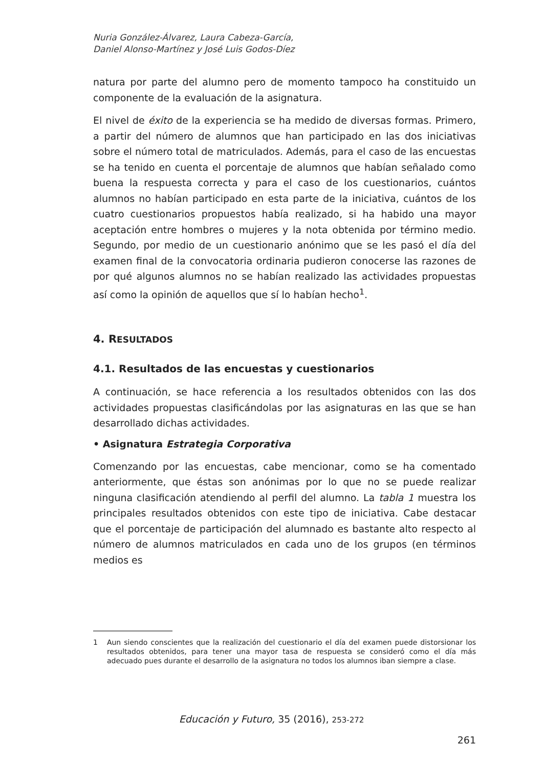Nuria González-Álvarez, Laura Cabeza-García,
Daniel Alonso-Martínez y José Luis Godos-Díez
natura por parte del alumno pero de momento tampoco ha constituido un componente de la evaluación de la asignatura.
El nivel de éxito de la experiencia se ha medido de diversas formas. Primero, a partir del número de alumnos que han participado en las dos iniciativas sobre el número total de matriculados. Además, para el caso de las encuestas se ha tenido en cuenta el porcentaje de alumnos que habían señalado como buena la respuesta correcta y para el caso de los cuestionarios, cuántos alumnos no habían participado en esta parte de la iniciativa, cuántos de los cuatro cuestionarios propuestos había realizado, si ha habido una mayor aceptación entre hombres o mujeres y la nota obtenida por término medio. Segundo, por medio de un cuestionario anónimo que se les pasó el día del examen final de la convocatoria ordinaria pudieron conocerse las razones de por qué algunos alumnos no se habían realizado las actividades propuestas así como la opinión de aquellos que sí lo habían hecho<sup>1</sup>.
4. RESULTADOS
4.1. Resultados de las encuestas y cuestionarios
A continuación, se hace referencia a los resultados obtenidos con las dos actividades propuestas clasificándolas por las asignaturas en las que se han desarrollado dichas actividades.
• Asignatura Estrategia Corporativa
Comenzando por las encuestas, cabe mencionar, como se ha comentado anteriormente, que éstas son anónimas por lo que no se puede realizar ninguna clasificación atendiendo al perfil del alumno. La tabla 1 muestra los principales resultados obtenidos con este tipo de iniciativa. Cabe destacar que el porcentaje de participación del alumnado es bastante alto respecto al número de alumnos matriculados en cada uno de los grupos (en términos medios es
1 Aun siendo conscientes que la realización del cuestionario el día del examen puede distorsionar los resultados obtenidos, para tener una mayor tasa de respuesta se consideró como el día más adecuado pues durante el desarrollo de la asignatura no todos los alumnos iban siempre a clase.
Educación y Futuro, 35 (2016), 253-272
261